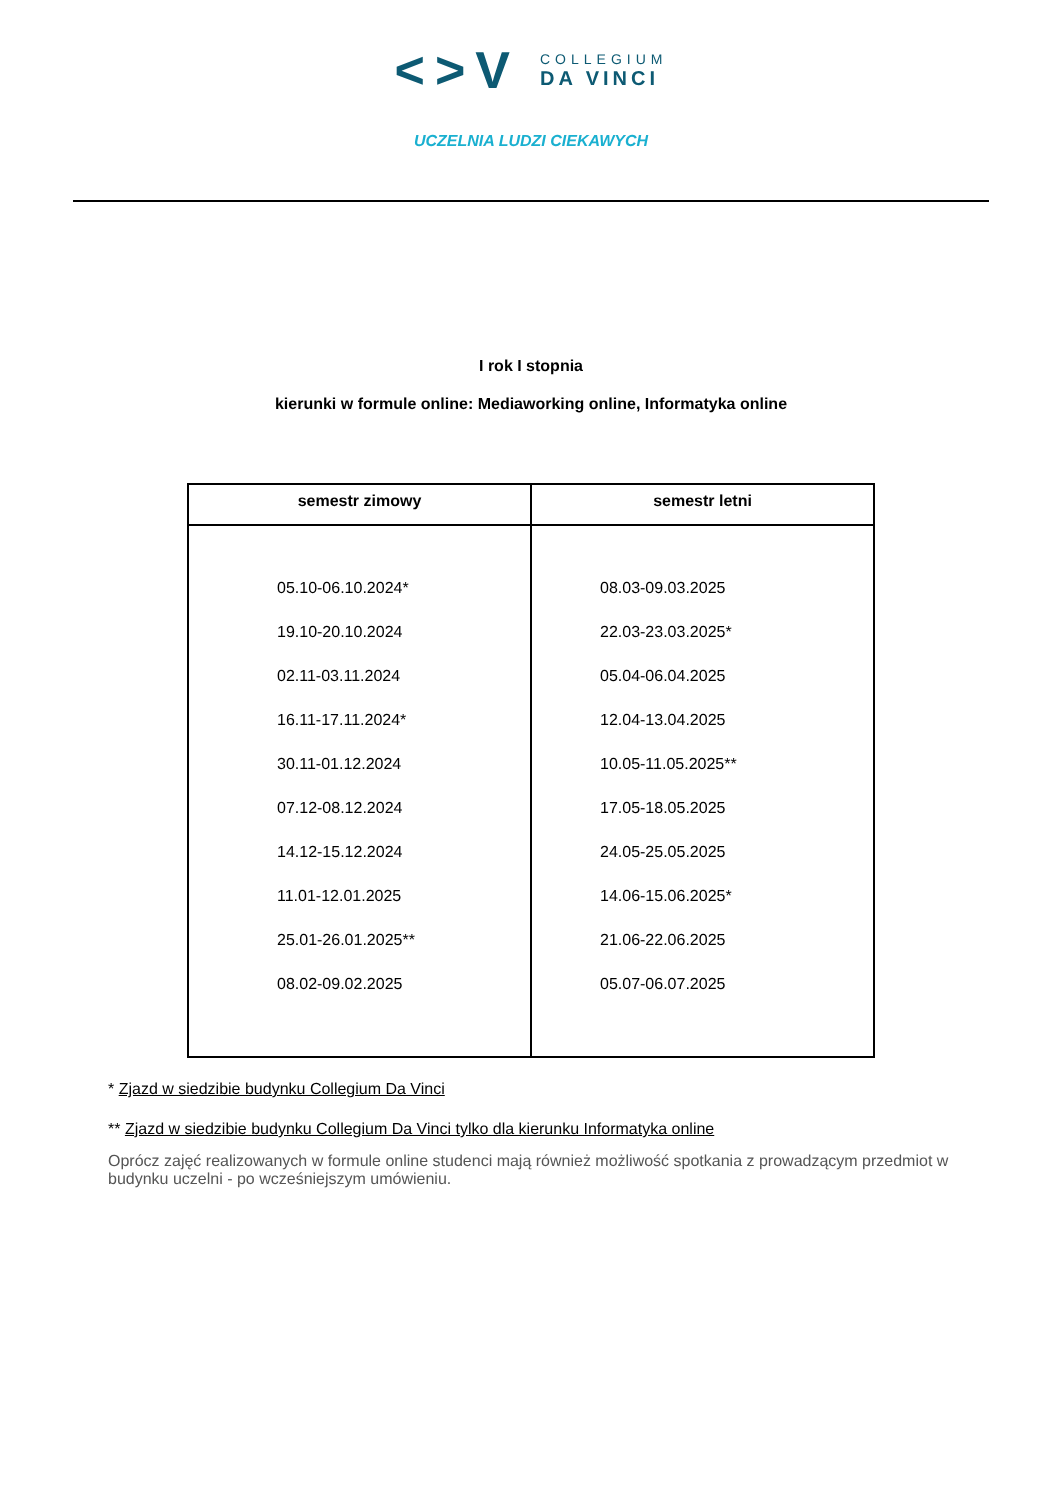<>V
COLLEGIUM
DA VINCI
UCZELNIA LUDZI CIEKAWYCH
I rok I stopnia
kierunki w formule online: Mediaworking online, Informatyka online
| semestr zimowy | semestr letni |
| --- | --- |
| 05.10-06.10.2024* 19.10-20.10.2024 02.11-03.11.2024 16.11-17.11.2024* 30.11-01.12.2024 07.12-08.12.2024 14.12-15.12.2024 11.01-12.01.2025 25.01-26.01.2025** 08.02-09.02.2025 | 08.03-09.03.2025 22.03-23.03.2025* 05.04-06.04.2025 12.04-13.04.2025 10.05-11.05.2025** 17.05-18.05.2025 24.05-25.05.2025 14.06-15.06.2025* 21.06-22.06.2025 05.07-06.07.2025 |
* Zjazd w siedzibie budynku Collegium Da Vinci
** Zjazd w siedzibie budynku Collegium Da Vinci tylko dla kierunku Informatyka online
Oprócz zajęć realizowanych w formule online studenci mają również możliwość spotkania z prowadzącym przedmiot w budynku uczelni - po wcześniejszym umówieniu.